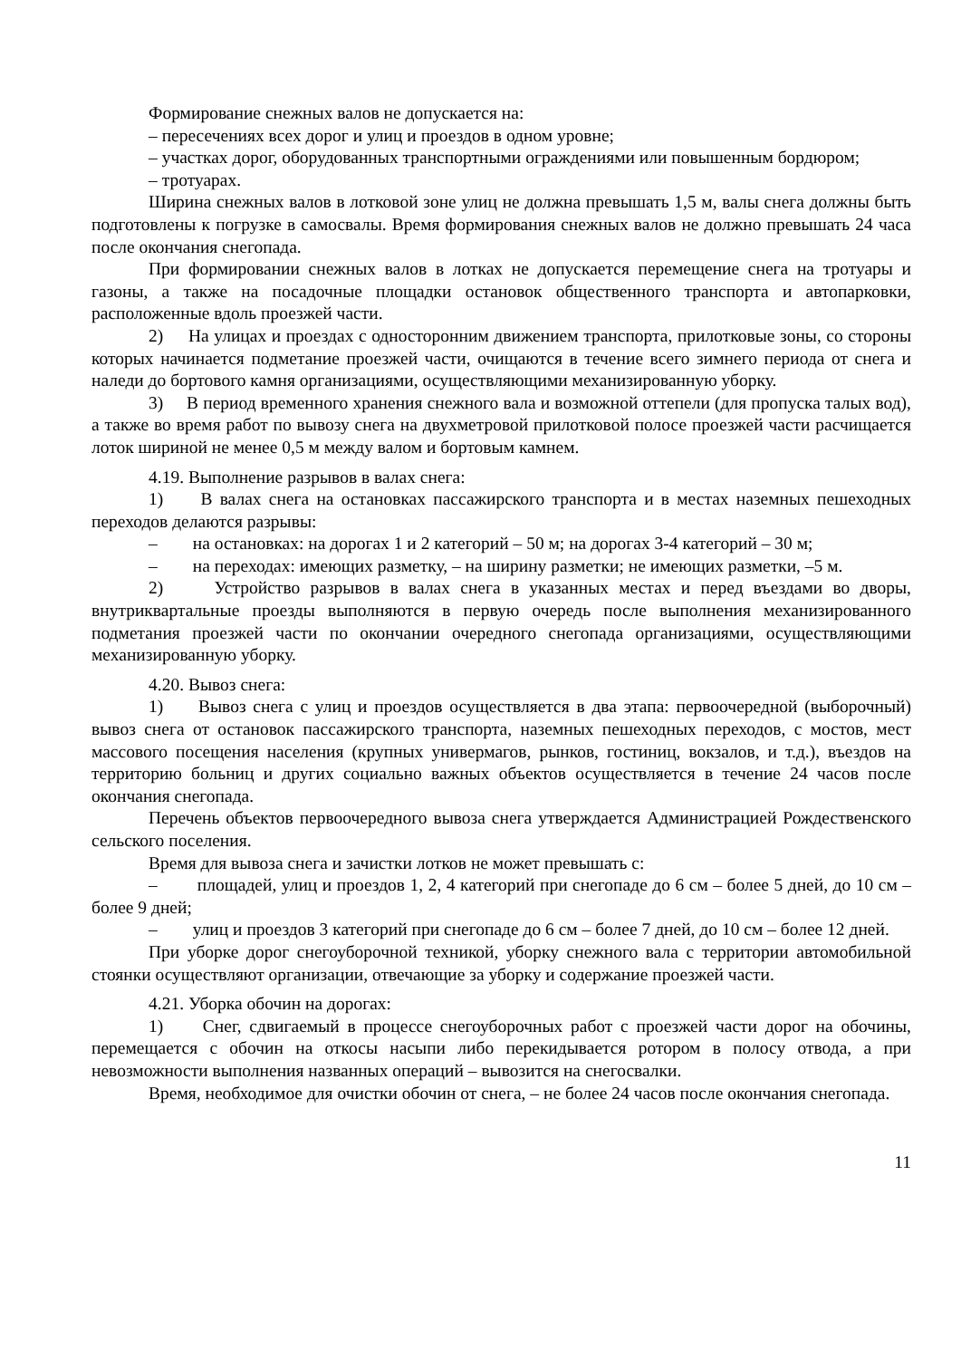Формирование снежных валов не допускается на:
– пересечениях всех дорог и улиц и проездов в одном уровне;
– участках дорог, оборудованных транспортными ограждениями или повышенным бордюром;
– тротуарах.
Ширина снежных валов в лотковой зоне улиц не должна превышать 1,5 м, валы снега должны быть подготовлены к погрузке в самосвалы. Время формирования снежных валов не должно превышать 24 часа после окончания снегопада.
При формировании снежных валов в лотках не допускается перемещение снега на тротуары и газоны, а также на посадочные площадки остановок общественного транспорта и автопарковки, расположенные вдоль проезжей части.
2) На улицах и проездах с односторонним движением транспорта, прилотковые зоны, со стороны которых начинается подметание проезжей части, очищаются в течение всего зимнего периода от снега и наледи до бортового камня организациями, осуществляющими механизированную уборку.
3) В период временного хранения снежного вала и возможной оттепели (для пропуска талых вод), а также во время работ по вывозу снега на двухметровой прилотковой полосе проезжей части расчищается лоток шириной не менее 0,5 м между валом и бортовым камнем.
4.19. Выполнение разрывов в валах снега:
1) В валах снега на остановках пассажирского транспорта и в местах наземных пешеходных переходов делаются разрывы:
– на остановках: на дорогах 1 и 2 категорий – 50 м; на дорогах 3-4 категорий – 30 м;
– на переходах: имеющих разметку, – на ширину разметки; не имеющих разметки, –5 м.
2) Устройство разрывов в валах снега в указанных местах и перед въездами во дворы, внутриквартальные проезды выполняются в первую очередь после выполнения механизированного подметания проезжей части по окончании очередного снегопада организациями, осуществляющими механизированную уборку.
4.20. Вывоз снега:
1) Вывоз снега с улиц и проездов осуществляется в два этапа: первоочередной (выборочный) вывоз снега от остановок пассажирского транспорта, наземных пешеходных переходов, с мостов, мест массового посещения населения (крупных универмагов, рынков, гостиниц, вокзалов, и т.д.), въездов на территорию больниц и других социально важных объектов осуществляется в течение 24 часов после окончания снегопада.
Перечень объектов первоочередного вывоза снега утверждается Администрацией Рождественского сельского поселения.
Время для вывоза снега и зачистки лотков не может превышать с:
– площадей, улиц и проездов 1, 2, 4 категорий при снегопаде до 6 см – более 5 дней, до 10 см – более 9 дней;
– улиц и проездов 3 категорий при снегопаде до 6 см – более 7 дней, до 10 см – более 12 дней.
При уборке дорог снегоуборочной техникой, уборку снежного вала с территории автомобильной стоянки осуществляют организации, отвечающие за уборку и содержание проезжей части.
4.21. Уборка обочин на дорогах:
1) Снег, сдвигаемый в процессе снегоуборочных работ с проезжей части дорог на обочины, перемещается с обочин на откосы насыпи либо перекидывается ротором в полосу отвода, а при невозможности выполнения названных операций – вывозится на снегосвалки.
Время, необходимое для очистки обочин от снега, – не более 24 часов после окончания снегопада.
11